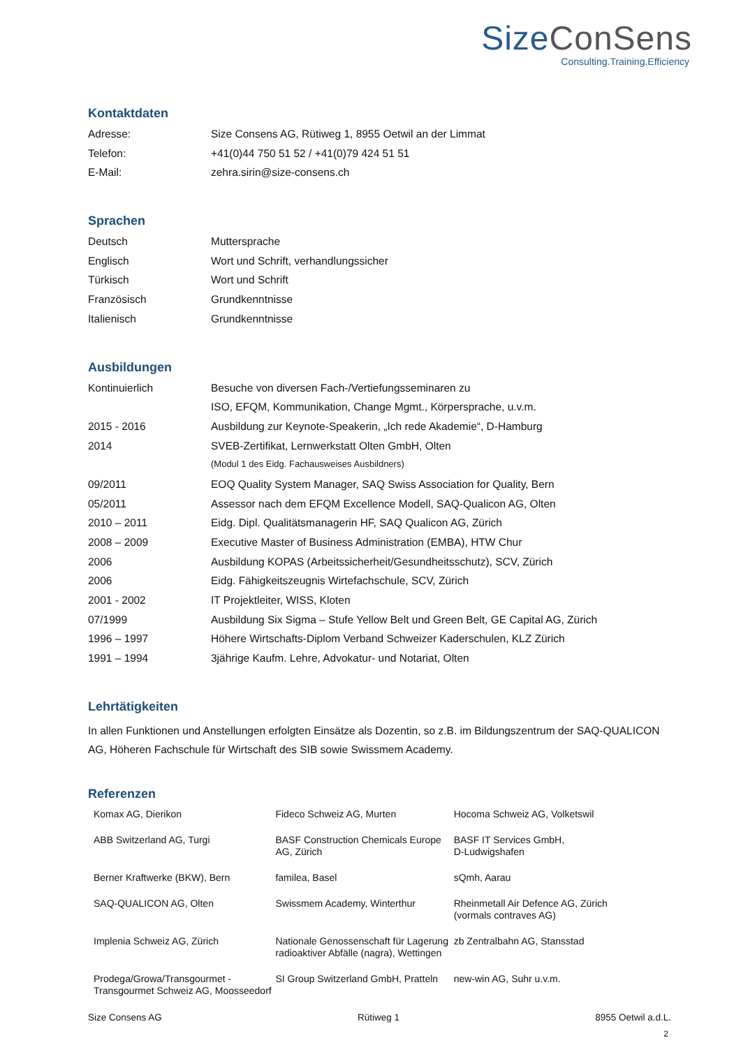Size ConSens
Consulting.Training.Efficiency
Kontaktdaten
| Adresse: | Size Consens AG, Rütiweg 1, 8955 Oetwil an der Limmat |
| Telefon: | +41(0)44 750 51 52 / +41(0)79 424 51 51 |
| E-Mail: | zehra.sirin@size-consens.ch |
Sprachen
| Deutsch | Muttersprache |
| Englisch | Wort und Schrift, verhandlungssicher |
| Türkisch | Wort und Schrift |
| Französisch | Grundkenntnisse |
| Italienisch | Grundkenntnisse |
Ausbildungen
| Kontinuierlich | Besuche von diversen Fach-/Vertiefungsseminaren zu |
| | ISO, EFQM, Kommunikation, Change Mgmt., Körpersprache, u.v.m. |
| 2015 - 2016 | Ausbildung zur Keynote-Speakerin, „Ich rede Akademie“, D-Hamburg |
| 2014 | SVEB-Zertifikat, Lernwerkstatt Olten GmbH, Olten |
| | (Modul 1 des Eidg. Fachausweises Ausbildners) |
| 09/2011 | EOQ Quality System Manager, SAQ Swiss Association for Quality, Bern |
| 05/2011 | Assessor nach dem EFQM Excellence Modell, SAQ-Qualicon AG, Olten |
| 2010 – 2011 | Eidg. Dipl. Qualitätsmanagerin HF, SAQ Qualicon AG, Zürich |
| 2008 – 2009 | Executive Master of Business Administration (EMBA), HTW Chur |
| 2006 | Ausbildung KOPAS (Arbeitssicherheit/Gesundheitsschutz), SCV, Zürich |
| 2006 | Eidg. Fähigkeitszeugnis Wirtefachschule, SCV, Zürich |
| 2001 - 2002 | IT Projektleiter, WISS, Kloten |
| 07/1999 | Ausbildung Six Sigma – Stufe Yellow Belt und Green Belt, GE Capital AG, Zürich |
| 1996 – 1997 | Höhere Wirtschafts-Diplom Verband Schweizer Kaderschulen, KLZ Zürich |
| 1991 – 1994 | 3jährige Kaufm. Lehre, Advokatur- und Notariat, Olten |
Lehrtätigkeiten
In allen Funktionen und Anstellungen erfolgten Einsätze als Dozentin, so z.B. im Bildungszentrum der SAQ-QUALICON AG, Höheren Fachschule für Wirtschaft des SIB sowie Swissmem Academy.
Referenzen
| Komax AG, Dierikon | Fideco Schweiz AG, Murten | Hocoma Schweiz AG, Volketswil |
| ABB Switzerland AG, Turgi | BASF Construction Chemicals Europe AG, Zürich | BASF IT Services GmbH, D-Ludwigshafen |
| Berner Kraftwerke (BKW), Bern | familea, Basel | sQmh, Aarau |
| SAQ-QUALICON AG, Olten | Swissmem Academy, Winterthur | Rheinmetall Air Defence AG, Zürich (vormals contraves AG) |
| Implenia Schweiz AG, Zürich | Nationale Genossenschaft für Lagerung radioaktiver Abfälle (nagra), Wettingen | zb Zentralbahn AG, Stansstad |
| Prodega/Growa/Transgourmet - Transgourmet Schweiz AG, Moosseedorf | SI Group Switzerland GmbH, Pratteln | new-win AG, Suhr u.v.m. |
Size Consens AG Rütiweg 1 8955 Oetwil a.d.L.
2